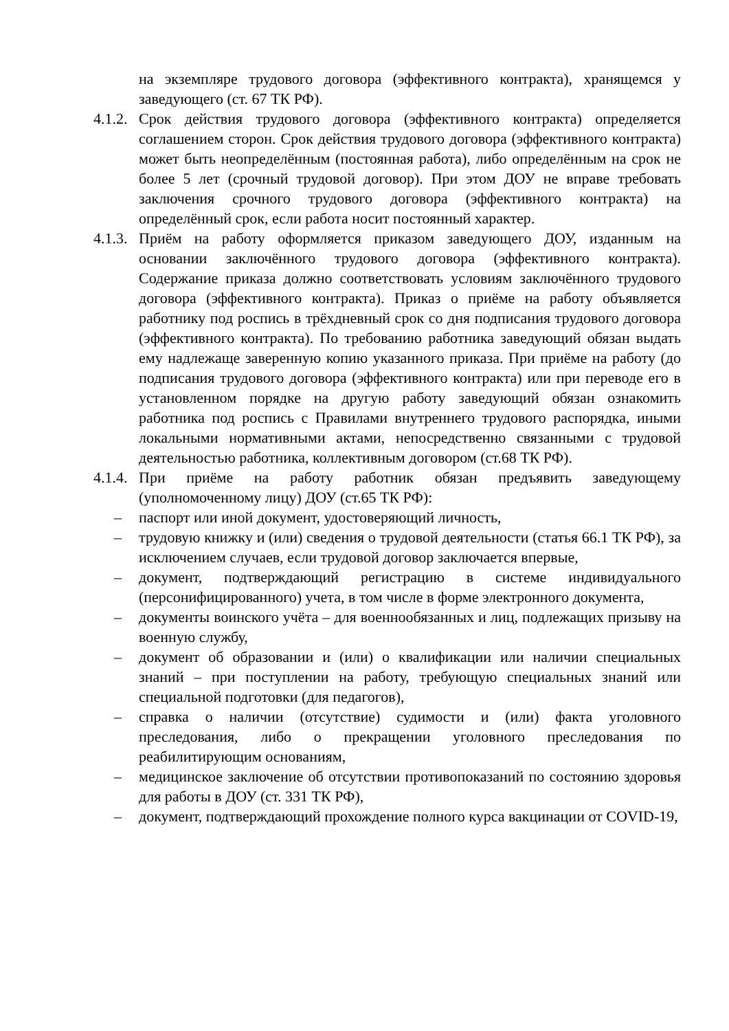на экземпляре трудового договора (эффективного контракта), хранящемся у заведующего (ст. 67 ТК РФ).
4.1.2.
Срок действия трудового договора (эффективного контракта) определяется соглашением сторон. Срок действия трудового договора (эффективного контракта) может быть неопределённым (постоянная работа), либо определённым на срок не более 5 лет (срочный трудовой договор). При этом ДОУ не вправе требовать заключения срочного трудового договора (эффективного контракта) на определённый срок, если работа носит постоянный характер.
4.1.3.
Приём на работу оформляется приказом заведующего ДОУ, изданным на основании заключённого трудового договора (эффективного контракта). Содержание приказа должно соответствовать условиям заключённого трудового договора (эффективного контракта). Приказ о приёме на работу объявляется работнику под роспись в трёхдневный срок со дня подписания трудового договора (эффективного контракта). По требованию работника заведующий обязан выдать ему надлежаще заверенную копию указанного приказа. При приёме на работу (до подписания трудового договора (эффективного контракта) или при переводе его в установленном порядке на другую работу заведующий обязан ознакомить работника под роспись с Правилами внутреннего трудового распорядка, иными локальными нормативными актами, непосредственно связанными с трудовой деятельностью работника, коллективным договором (ст.68 ТК РФ).
4.1.4.
При приёме на работу работник обязан предъявить заведующему (уполномоченному лицу) ДОУ (ст.65 ТК РФ):
– паспорт или иной документ, удостоверяющий личность,
– трудовую книжку и (или) сведения о трудовой деятельности (статья 66.1 ТК РФ), за исключением случаев, если трудовой договор заключается впервые,
– документ, подтверждающий регистрацию в системе индивидуального (персонифицированного) учета, в том числе в форме электронного документа,
– документы воинского учёта – для военнообязанных и лиц, подлежащих призыву на военную службу,
– документ об образовании и (или) о квалификации или наличии специальных знаний – при поступлении на работу, требующую специальных знаний или специальной подготовки (для педагогов),
– справка о наличии (отсутствие) судимости и (или) факта уголовного преследования, либо о прекращении уголовного преследования по реабилитирующим основаниям,
– медицинское заключение об отсутствии противопоказаний по состоянию здоровья для работы в ДОУ (ст. 331 ТК РФ),
– документ, подтверждающий прохождение полного курса вакцинации от COVID-19,